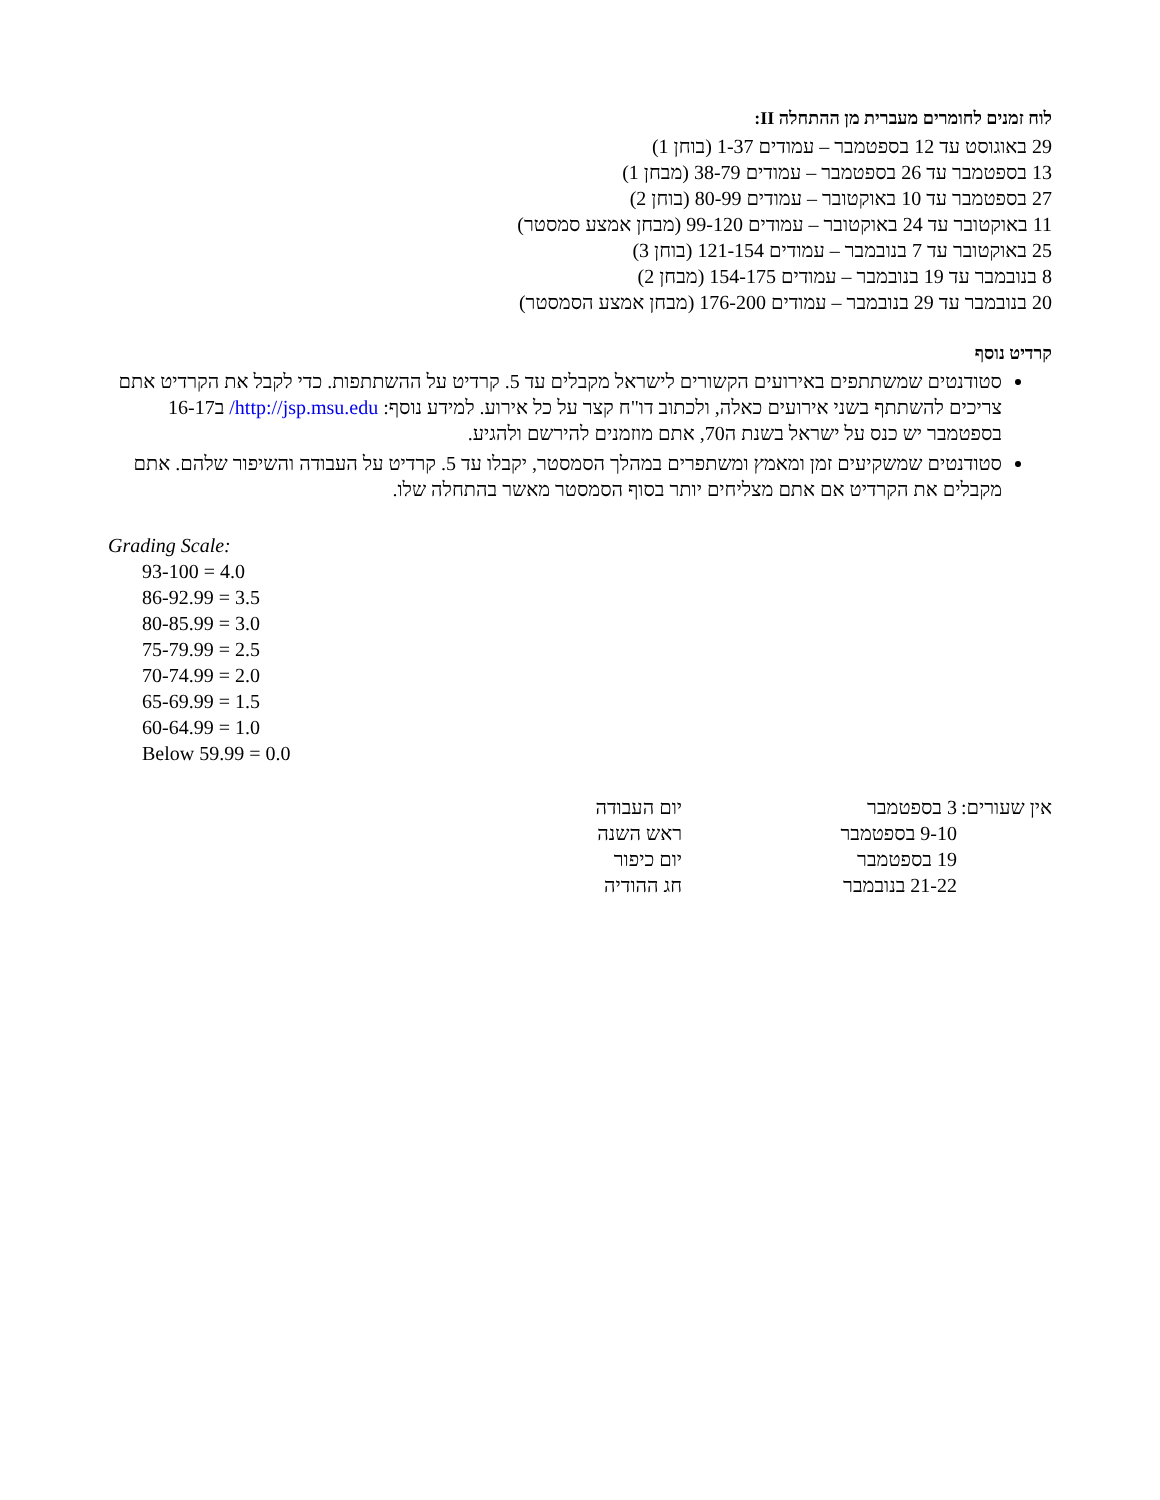לוח זמנים לחומרים מעברית מן ההתחלה II:
29 באוגוסט עד 12 בספטמבר – עמודים 1-37 (בוחן 1)
13 בספטמבר עד 26 בספטמבר – עמודים 38-79 (מבחן 1)
27 בספטמבר עד 10 באוקטובר – עמודים 80-99 (בוחן 2)
11 באוקטובר עד 24 באוקטובר – עמודים 99-120 (מבחן אמצע סמסטר)
25 באוקטובר עד 7 בנובמבר – עמודים 121-154 (בוחן 3)
8 בנובמבר עד 19 בנובמבר – עמודים 154-175 (מבחן 2)
20 בנובמבר עד 29 בנובמבר – עמודים 176-200 (מבחן אמצע הסמסטר)
קרדיט נוסף
סטודנטים שמשתתפים באירועים הקשורים לישראל מקבלים עד 5. קרדיט על ההשתתפות. כדי לקבל את הקרדיט אתם צריכים להשתתף בשני אירועים כאלה, ולכתוב דו"ח קצר על כל אירוע. למידע נוסף: http://jsp.msu.edu/ ב16-17 בספטמבר יש כנס על ישראל בשנת ה70, אתם מוזמנים להירשם ולהגיע.
סטודנטים שמשקיעים זמן ומאמץ ומשתפרים במהלך הסמסטר, יקבלו עד 5. קרדיט על העבודה והשיפור שלהם. אתם מקבלים את הקרדיט אם אתם מצליחים יותר בסוף הסמסטר מאשר בהתחלה שלו.
Grading Scale:
93-100 = 4.0
86-92.99 = 3.5
80-85.99 = 3.0
75-79.99 = 2.5
70-74.99 = 2.0
65-69.99 = 1.5
60-64.99 = 1.0
Below 59.99 = 0.0
| אין שעורים: | 3 בספטמבר | יום העבודה |
| | 9-10 בספטמבר | ראש השנה |
| | 19 בספטמבר | יום כיפור |
| | 21-22 בנובמבר | חג ההודיה |